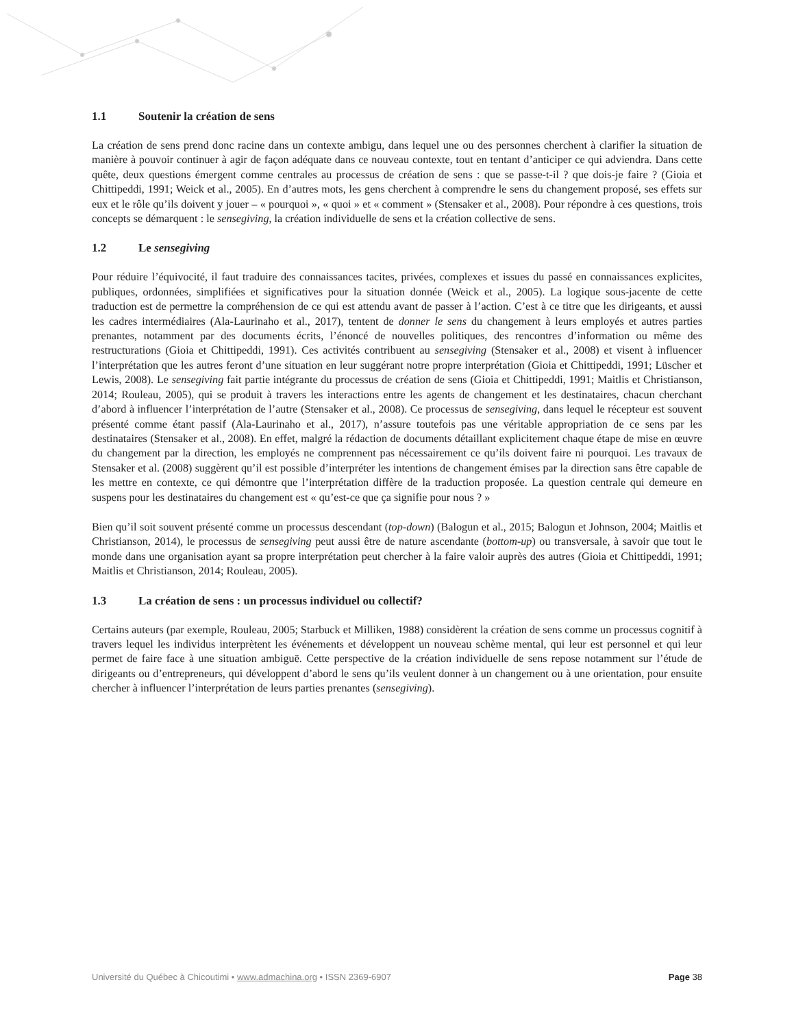1.1 Soutenir la création de sens
La création de sens prend donc racine dans un contexte ambigu, dans lequel une ou des personnes cherchent à clarifier la situation de manière à pouvoir continuer à agir de façon adéquate dans ce nouveau contexte, tout en tentant d’anticiper ce qui adviendra. Dans cette quête, deux questions émergent comme centrales au processus de création de sens : que se passe-t-il ? que dois-je faire ? (Gioia et Chittipeddi, 1991; Weick et al., 2005). En d’autres mots, les gens cherchent à comprendre le sens du changement proposé, ses effets sur eux et le rôle qu’ils doivent y jouer – « pourquoi », « quoi » et « comment » (Stensaker et al., 2008). Pour répondre à ces questions, trois concepts se démarquent : le sensegiving, la création individuelle de sens et la création collective de sens.
1.2 Le sensegiving
Pour réduire l’équivocité, il faut traduire des connaissances tacites, privées, complexes et issues du passé en connaissances explicites, publiques, ordonnées, simplifiées et significatives pour la situation donnée (Weick et al., 2005). La logique sous-jacente de cette traduction est de permettre la compréhension de ce qui est attendu avant de passer à l’action. C’est à ce titre que les dirigeants, et aussi les cadres intermédiaires (Ala-Laurinaho et al., 2017), tentent de donner le sens du changement à leurs employés et autres parties prenantes, notamment par des documents écrits, l’énoncé de nouvelles politiques, des rencontres d’information ou même des restructurations (Gioia et Chittipeddi, 1991). Ces activités contribuent au sensegiving (Stensaker et al., 2008) et visent à influencer l’interprétation que les autres feront d’une situation en leur suggérant notre propre interprétation (Gioia et Chittipeddi, 1991; Lüscher et Lewis, 2008). Le sensegiving fait partie intégrante du processus de création de sens (Gioia et Chittipeddi, 1991; Maitlis et Christianson, 2014; Rouleau, 2005), qui se produit à travers les interactions entre les agents de changement et les destinataires, chacun cherchant d’abord à influencer l’interprétation de l’autre (Stensaker et al., 2008). Ce processus de sensegiving, dans lequel le récepteur est souvent présenté comme étant passif (Ala-Laurinaho et al., 2017), n’assure toutefois pas une véritable appropriation de ce sens par les destinataires (Stensaker et al., 2008). En effet, malgré la rédaction de documents détaillant explicitement chaque étape de mise en œuvre du changement par la direction, les employés ne comprennent pas nécessairement ce qu’ils doivent faire ni pourquoi. Les travaux de Stensaker et al. (2008) suggèrent qu’il est possible d’interpréter les intentions de changement émises par la direction sans être capable de les mettre en contexte, ce qui démontre que l’interprétation diffère de la traduction proposée. La question centrale qui demeure en suspens pour les destinataires du changement est « qu’est-ce que ça signifie pour nous ? »
Bien qu’il soit souvent présenté comme un processus descendant (top-down) (Balogun et al., 2015; Balogun et Johnson, 2004; Maitlis et Christianson, 2014), le processus de sensegiving peut aussi être de nature ascendante (bottom-up) ou transversale, à savoir que tout le monde dans une organisation ayant sa propre interprétation peut chercher à la faire valoir auprès des autres (Gioia et Chittipeddi, 1991; Maitlis et Christianson, 2014; Rouleau, 2005).
1.3 La création de sens : un processus individuel ou collectif?
Certains auteurs (par exemple, Rouleau, 2005; Starbuck et Milliken, 1988) considèrent la création de sens comme un processus cognitif à travers lequel les individus interprètent les événements et développent un nouveau schème mental, qui leur est personnel et qui leur permet de faire face à une situation ambiguë. Cette perspective de la création individuelle de sens repose notamment sur l’étude de dirigeants ou d’entrepreneurs, qui développent d’abord le sens qu’ils veulent donner à un changement ou à une orientation, pour ensuite chercher à influencer l’interprétation de leurs parties prenantes (sensegiving).
Université du Québec à Chicoutimi • www.admachina.org • ISSN 2369-6907 Page 38